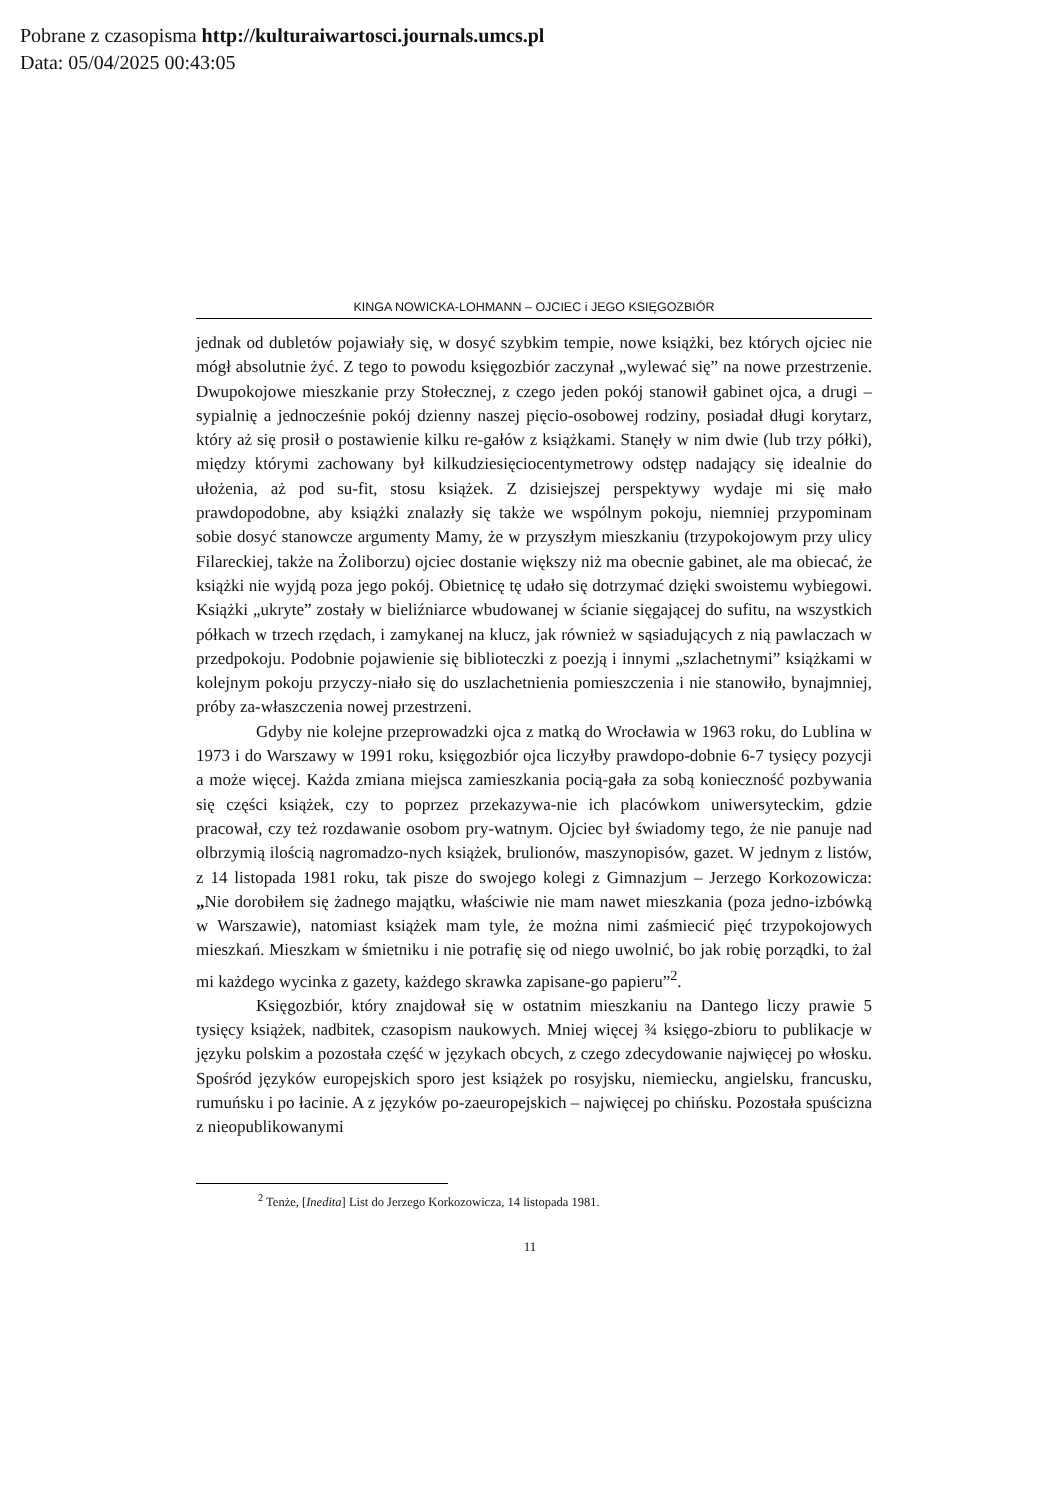Pobrane z czasopisma http://kulturaiwartosci.journals.umcs.pl
Data: 05/04/2025 00:43:05
KINGA NOWICKA-LOHMANN – OJCIEC i JEGO KSIĘGOZBIÓR
jednak od dubletów pojawiały się, w dosyć szybkim tempie, nowe książki, bez których ojciec nie mógł absolutnie żyć. Z tego to powodu księgozbiór zaczynał „wylewać się” na nowe przestrzenie. Dwupokojowe mieszkanie przy Stołecznej, z czego jeden pokój stanowił gabinet ojca, a drugi – sypialnię a jednocześnie pokój dzienny naszej pięcio-osobowej rodziny, posiadał długi korytarz, który aż się prosił o postawienie kilku re-gałów z książkami. Stanęły w nim dwie (lub trzy półki), między którymi zachowany był kilkudziesięciocentymetrowy odstęp nadający się idealnie do ułożenia, aż pod su-fit, stosu książek. Z dzisiejszej perspektywy wydaje mi się mało prawdopodobne, aby książki znalazły się także we wspólnym pokoju, niemniej przypominam sobie dosyć stanowcze argumenty Mamy, że w przyszłym mieszkaniu (trzypokojowym przy ulicy Filareckiej, także na Żoliborzu) ojciec dostanie większy niż ma obecnie gabinet, ale ma obiecać, że książki nie wyjdą poza jego pokój. Obietnicę tę udało się dotrzymać dzięki swoistemu wybiegowi. Książki „ukryte” zostały w bieliźniarce wbudowanej w ścianie sięgającej do sufitu, na wszystkich półkach w trzech rzędach, i zamykanej na klucz, jak również w sąsiadujących z nią pawlaczach w przedpokoju. Podobnie pojawienie się biblioteczki z poezją i innymi „szlachetnymi” książkami w kolejnym pokoju przyczy-niało się do uszlachetnienia pomieszczenia i nie stanowiło, bynajmniej, próby za-właszczenia nowej przestrzeni.
Gdyby nie kolejne przeprowadzki ojca z matką do Wrocławia w 1963 roku, do Lublina w 1973 i do Warszawy w 1991 roku, księgozbiór ojca liczyłby prawdopo-dobnie 6-7 tysięcy pozycji a może więcej. Każda zmiana miejsca zamieszkania pocią-gała za sobą konieczność pozbywania się części książek, czy to poprzez przekazywa-nie ich placówkom uniwersyteckim, gdzie pracował, czy też rozdawanie osobom pry-watnym. Ojciec był świadomy tego, że nie panuje nad olbrzymią ilością nagromadzo-nych książek, brulionów, maszynopisów, gazet. W jednym z listów, z 14 listopada 1981 roku, tak pisze do swojego kolegi z Gimnazjum – Jerzego Korkozowicza: „Nie dorobiłem się żadnego majątku, właściwie nie mam nawet mieszkania (poza jedno-izbówką w Warszawie), natomiast książek mam tyle, że można nimi zaśmiecić pięć trzypokojowych mieszkań. Mieszkam w śmietniku i nie potrafię się od niego uwolnić, bo jak robię porządki, to żal mi każdego wycinka z gazety, każdego skrawka zapisane-go papieru”<sup>2</sup>.
Księgozbiór, który znajdował się w ostatnim mieszkaniu na Dantego liczy prawie 5 tysięcy książek, nadbitek, czasopism naukowych. Mniej więcej ¾ księgo-zbioru to publikacje w języku polskim a pozostała część w językach obcych, z czego zdecydowanie najwięcej po włosku. Spośród języków europejskich sporo jest książek po rosyjsku, niemiecku, angielsku, francusku, rumuńsku i po łacinie. A z języków po-zaeuropejskich – najwięcej po chińsku. Pozostała spuścizna z nieopublikowanymi
<sup>2</sup> Tenże, [Inedita] List do Jerzego Korkozowicza, 14 listopada 1981.
11